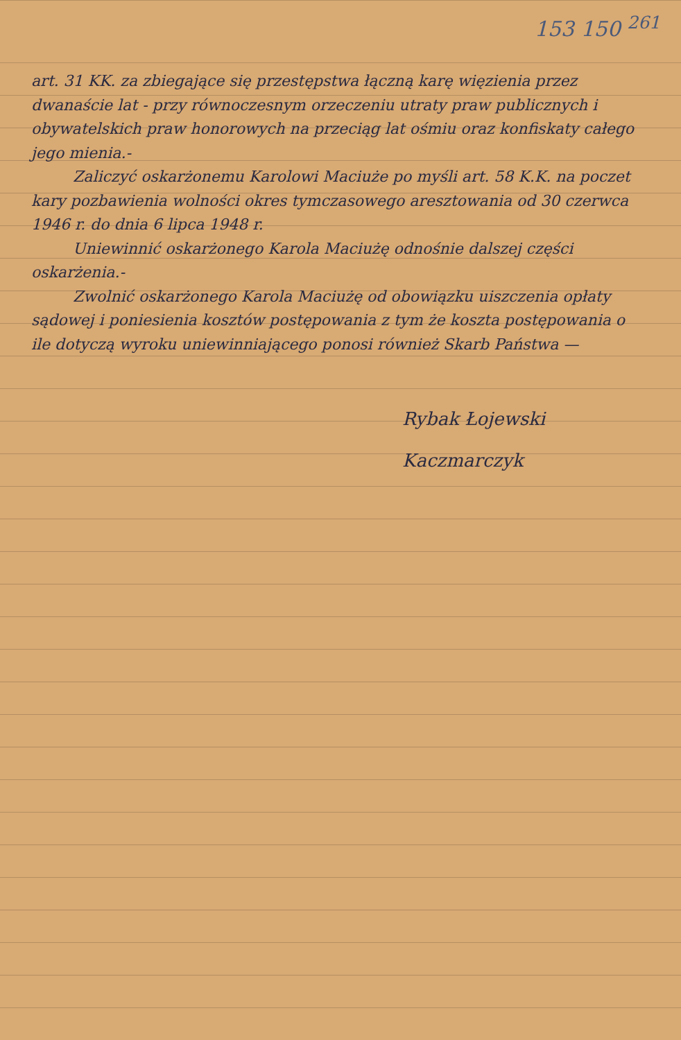153 150 <sup>261</sup>
art. 31 KK. za zbiegające się przestępstwa łączną karę więzienia przez dwanaście lat - przy równoczesnym orzeczeniu utraty praw publicznych i obywatelskich praw honorowych na przeciąg lat ośmiu oraz konfiskaty całego jego mienia.-
Zaliczyć oskarżonemu Karolowi Maciuże po myśli art. 58 K.K. na poczet kary pozbawienia wolności okres tymczasowego aresztowania od 30 czerwca 1946 r. do dnia 6 lipca 1948 r.
Uniewinnić oskarżonego Karola Maciużę odnośnie dalszej części oskarżenia.-
Zwolnić oskarżonego Karola Maciużę od obowiązku uiszczenia opłaty sądowej i poniesienia kosztów postępowania z tym że koszta postępowania o ile dotyczą wyroku uniewinniającego ponosi również Skarb Państwa —
Rybak Łojewski
Kaczmarczyk